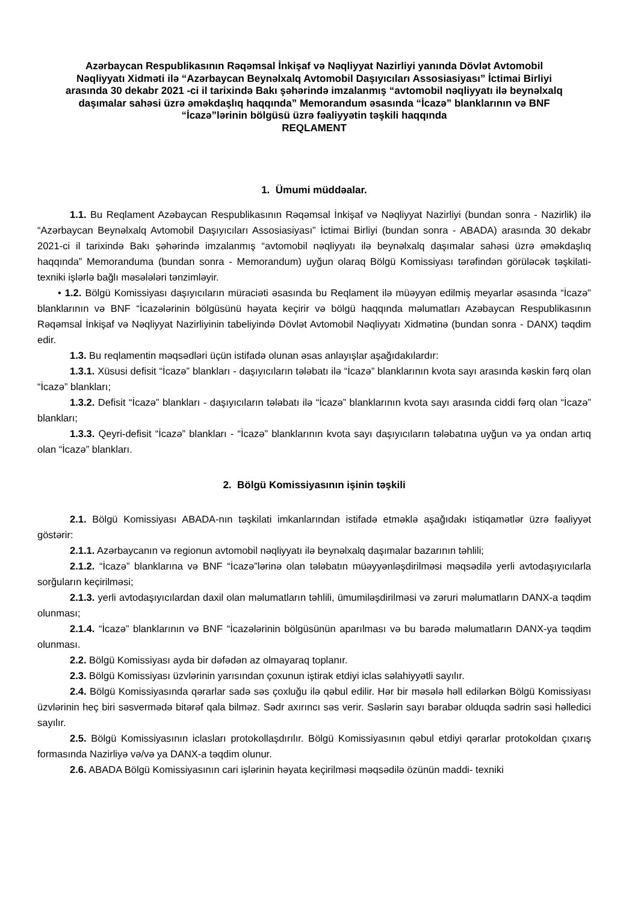Azərbaycan Respublikasının Rəqəmsal İnkişaf və Nəqliyyat Nazirliyi yanında Dövlət Avtomobil Nəqliyyatı Xidməti ilə “Azərbaycan Beynəlxalq Avtomobil Daşıyıcıları Assosiasiyası” İctimai Birliyi arasında 30 dekabr 2021 -ci il tarixində Bakı şəhərində imzalanmış “avtomobil nəqliyyatı ilə beynəlxalq daşımalar sahəsi üzrə əməkdaşlıq haqqında” Memorandum əsasında “İcazə” blanklarının və BNF “İcazə”lərinin bölgüsü üzrə fəaliyyətin təşkili haqqında
REQLAMENT
1. Ümumi müddəalar.
1.1. Bu Reqlament Azəbaycan Respublikasının Rəqəmsal İnkişaf və Nəqliyyat Nazirliyi (bundan sonra - Nazirlik) ilə “Azərbaycan Beynəlxalq Avtomobil Daşıyıcıları Assosiasiyası” İctimai Birliyi (bundan sonra - ABADA) arasında 30 dekabr 2021-ci il tarixində Bakı şəhərində imzalanmış “avtomobil nəqliyyatı ilə beynəlxalq daşımalar sahəsi üzrə əməkdaşlıq haqqında” Memoranduma (bundan sonra - Memorandum) uyğun olaraq Bölgü Komissiyası tərəfindən görüləcək təşkilati-texniki işlərlə bağlı məsələləri tənzimləyir.
• 1.2. Bölgü Komissiyası daşıyıcıların müraciəti əsasında bu Reqlament ilə müəyyən edilmiş meyarlar əsasında “İcazə" blanklarının və BNF “İcazələrinin bölgüsünü həyata keçirir və bölgü haqqında məlumatları Azəbaycan Respublikasının Rəqəmsal İnkişaf və Nəqliyyat Nazirliyinin tabeliyində Dövlət Avtomobil Nəqliyyatı Xidmətinə (bundan sonra - DANX) təqdim edir.
1.3. Bu reqlamentin məqsədləri üçün istifadə olunan əsas anlayışlar aşağıdakılardır:
1.3.1. Xüsusi defisit “İcazə” blankları - daşıyıcıların tələbatı ilə “İcazə” blanklarının kvota sayı arasında kəskin fərq olan “İcazə” blankları;
1.3.2. Defisit “İcazə” blankları - daşıyıcıların tələbatı ilə “İcazə” blanklarının kvota sayı arasında ciddi fərq olan “İcazə” blankları;
1.3.3. Qeyri-defisit “İcazə” blankları - “İcazə” blanklarının kvota sayı daşıyıcıların tələbatına uyğun və ya ondan artıq olan “İcazə” blankları.
2. Bölgü Komissiyasının işinin təşkili
2.1. Bölgü Komissiyası ABADA-nın təşkilati imkanlarından istifadə etməklə aşağıdakı istiqamətlər üzrə fəaliyyət göstərir:
2.1.1. Azərbaycanın və regionun avtomobil nəqliyyatı ilə beynəlxalq daşımalar bazarının təhlili;
2.1.2. “İcazə” blanklarına və BNF “İcazə”lərinə olan tələbatın müəyyənləşdirilməsi məqsədilə yerli avtodaşıyıcılarla sorğuların keçirilməsi;
2.1.3. yerli avtodaşıyıcılardan daxil olan məlumatların təhlili, ümumiləşdirilməsi və zəruri məlumatların DANX-a təqdim olunması;
2.1.4. “İcazə” blanklarının və BNF “İcazələrinin bölgüsünün aparılması və bu barədə məlumatların DANX-ya təqdim olunması.
2.2. Bölgü Komissiyası ayda bir dəfədən az olmayaraq toplanır.
2.3. Bölgü Komissiyası üzvlərinin yarısından çoxunun iştirak etdiyi iclas səlahiyyətli sayılır.
2.4. Bölgü Komissiyasında qərarlar sadə səs çoxluğu ilə qəbul edilir. Hər bir məsələ həll edilərkən Bölgü Komissiyası üzvlərinin heç biri səsvermədə bitərəf qala bilməz. Sədr axırıncı səs verir. Səslərin sayı bərabər olduqda sədrin səsi həlledici sayılır.
2.5. Bölgü Komissiyasının iclasları protokollaşdırılır. Bölgü Komissiyasının qəbul etdiyi qərarlar protokoldan çıxarış formasında Nazirliyə və/və ya DANX-a təqdim olunur.
2.6. ABADA Bölgü Komissiyasının cari işlərinin həyata keçirilməsi məqsədilə özünün maddi- texniki